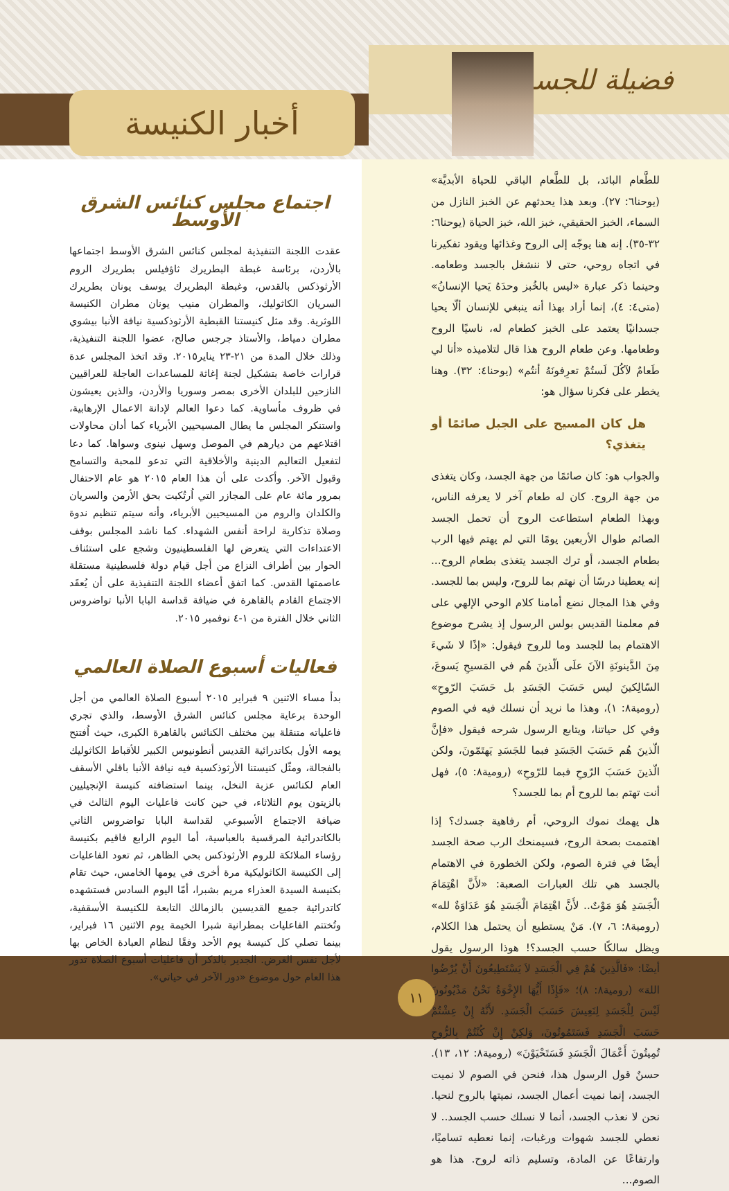فضيلة للجسد
أخبار الكنيسة
للطَّعام البائد، بل للطَّعام الباقي للحياة الأبديَّة» (يوحنا٦: ٢٧). وبعد هذا يحدثهم عن الخبز النازل من السماء، الخبز الحقيقي، خبز الله، خبز الحياة (يوحنا٦: ٣٢-٣٥). إنه هنا يوجّه إلى الروح وغذائها ويقود تفكيرنا في اتجاه روحي، حتى لا ننشغل بالجسد وطعامه. وحينما ذكر عبارة «ليس بالخُبز وحدَهُ يَحيا الإنسانُ» (متى٤: ٤)، إنما أراد بهذا أنه ينبغي للإنسان ألّا يحيا جسدانيًا يعتمد على الخبز كطعام له، ناسيًا الروح وطعامها. وعن طعام الروح هذا قال لتلاميذه «أنا لي طَعامٌ لآكُلَ لَستُمْ تعرِفونَهُ أنتُم» (يوحنا٤: ٣٢). وهنا يخطر على فكرنا سؤال هو:
هل كان المسيح على الجبل صائمًا أو يتغذي؟
والجواب هو: كان صائمًا من جهة الجسد، وكان يتغذى من جهة الروح. كان له طعام آخر لا يعرفه الناس، وبهذا الطعام استطاعت الروح أن تحمل الجسد الصائم طوال الأربعين يومًا التي لم يهتم فيها الرب بطعام الجسد، أو ترك الجسد يتغذى بطعام الروح... إنه يعطينا درسًا أن نهتم بما للروح، وليس بما للجسد. وفي هذا المجال نضع أمامنا كلام الوحي الإلهي على فم معلمنا القديس بولس الرسول إذ يشرح موضوع الاهتمام بما للجسد وما للروح فيقول: «إذًا لا شَيءَ مِنَ الدَّينونَةِ الآنَ علَى الّذينَ هُم في المَسيحِ يَسوعَ، السّالِكينَ ليس حَسَبَ الجَسَدِ بل حَسَبَ الرّوحِ» (رومية٨: ١)، وهذا ما نريد أن نسلك فيه في الصوم وفي كل حياتنا، ويتابع الرسول شرحه فيقول «فإنَّ الّذينَ هُم حَسَبَ الجَسَدِ فبما للجَسَدِ يَهتَمّونَ، ولكن الّذينَ حَسَبَ الرّوحِ فبما للرّوحِ» (رومية٨: ٥)، فهل أنت تهتم بما للروح أم بما للجسد؟
هل يهمك نموك الروحي، أم رفاهية جسدك؟ إذا اهتممت بصحة الروح، فسيمنحك الرب صحة الجسد أيضًا في فترة الصوم، ولكن الخطورة في الاهتمام بالجسد هي تلك العبارات الصعبة: «لأَنَّ اهْتِمَامَ الْجَسَدِ هُوَ مَوْتٌ.. لأَنَّ اهْتِمَامَ الْجَسَدِ هُوَ عَدَاوَةٌ لله» (رومية٨: ٦، ٧). مَنْ يستطيع أن يحتمل هذا الكلام، ويظل سالكًا حسب الجسد؟! هوذا الرسول يقول أيضًا: «فَالَّذِينَ هُمْ فِي الْجَسَدِ لاَ يَسْتَطِيعُونَ أَنْ يُرْضُوا اللهَ» (رومية٨: ٨)؛ «فَإِذًا أَيُّهَا الإِخْوَةُ نَحْنُ مَدْيُونُونَ لَيْسَ لِلْجَسَدِ لِنَعِيشَ حَسَبَ الْجَسَدِ. لأَنَّهُ إِنْ عِشْتُمْ حَسَبَ الْجَسَدِ فَسَتَمُوتُونَ، وَلكِنْ إِنْ كُنْتُمْ بِالرُّوحِ تُمِيتُونَ أَعْمَالَ الْجَسَدِ فَسَتَحْيَوْنَ» (رومية٨: ١٢، ١٣). حسنٌ قول الرسول هذا، فنحن في الصوم لا نميت الجسد، إنما نميت أعمال الجسد، نميتها بالروح لنحيا. نحن لا نعذب الجسد، أنما لا نسلك حسب الجسد.. لا نعطي للجسد شهوات ورغبات، إنما نعطيه تساميًا، وارتفاعًا عن المادة، وتسليم ذاته لروح. هذا هو الصوم...
اجتماع مجلس كنائس الشرق الأوسط
عقدت اللجنة التنفيذية لمجلس كنائس الشرق الأوسط اجتماعها بالأردن، برئاسة غبطة البطريرك ثاؤفيلس بطريرك الروم الأرثوذكس بالقدس، وغبطة البطريرك يوسف يونان بطريرك السريان الكاثوليك، والمطران منيب يونان مطران الكنيسة اللوثرية. وقد مثل كنيستنا القبطية الأرثوذكسية نيافة الأنبا بيشوي مطران دمياط، والأستاذ جرجس صالح، عضوا اللجنة التنفيذية، وذلك خلال المدة من ٢١-٢٣ يناير٢٠١٥. وقد اتخذ المجلس عدة قرارات خاصة بتشكيل لجنة إغاثة للمساعدات العاجلة للعراقيين النازحين للبلدان الأخرى بمصر وسوريا والأردن، والذين يعيشون في ظروف مأساوية. كما دعوا العالم لإدانة الاعمال الإرهابية، واستنكر المجلس ما يطال المسيحيين الأبرياء كما أدان محاولات اقتلاعهم من ديارهم في الموصل وسهل نينوى وسواها. كما دعا لتفعيل التعاليم الدينية والأخلاقية التي تدعو للمحبة والتسامح وقبول الآخر. وأكدت على أن هذا العام ٢٠١٥ هو عام الاحتفال بمرور مائة عام على المجازر التي اُرتُكبت بحق الأرمن والسريان والكلدان والروم من المسيحيين الأبرياء، وأنه سيتم تنظيم ندوة وصلاة تذكارية لراحة أنفس الشهداء. كما ناشد المجلس بوقف الاعتداءات التي يتعرض لها الفلسطينيون وشجع على استئناف الحوار بين أطراف النزاع من أجل قيام دولة فلسطينية مستقلة عاصمتها القدس. كما اتفق أعضاء اللجنة التنفيذية على أن يُعقَد الاجتماع القادم بالقاهرة في ضيافة قداسة البابا الأنبا تواضروس الثاني خلال الفترة من ١-٤ نوفمبر ٢٠١٥.
فعاليات أسبوع الصلاة العالمي
بدأ مساء الاثنين ٩ فبراير ٢٠١٥ أسبوع الصلاة العالمي من أجل الوحدة برعاية مجلس كنائس الشرق الأوسط، والذي تجري فاعلياته متنقلة بين مختلف الكنائس بالقاهرة الكبرى، حيث اُفتتح يومه الأول بكاتدرائية القديس أنطونيوس الكبير للأقباط الكاثوليك بالفجالة، ومثّل كنيستنا الأرثوذكسية فيه نيافة الأنبا باقلي الأسقف العام لكنائس عزبة النخل، بينما استضافته كنيسة الإنجيليين بالزيتون يوم الثلاثاء، في حين كانت فاعليات اليوم الثالث في ضيافة الاجتماع الأسبوعي لقداسة البابا تواضروس الثاني بالكاتدرائية المرقسية بالعباسية، أما اليوم الرابع فاقيم بكنيسة رؤساء الملائكة للروم الأرثوذكس بحي الظاهر، ثم تعود الفاعليات إلى الكنيسة الكاثوليكية مرة أخرى في يومها الخامس، حيث تقام بكنيسة السيدة العذراء مريم بشبرا، أمّا اليوم السادس فستشهده كاتدرائية جميع القديسين بالزمالك التابعة للكنيسة الأسقفية، وتُختتم الفاعليات بمطرانية شبرا الخيمة يوم الاثنين ١٦ فبراير، بينما تصلي كل كنيسة يوم الأحد وفقًا لنظام العبادة الخاص بها لأجل نفس الغرض. الجدير بالذكر أن فاعليات أسبوع الصلاة تدور هذا العام حول موضوع «دور الآخر في حياتي».
١١